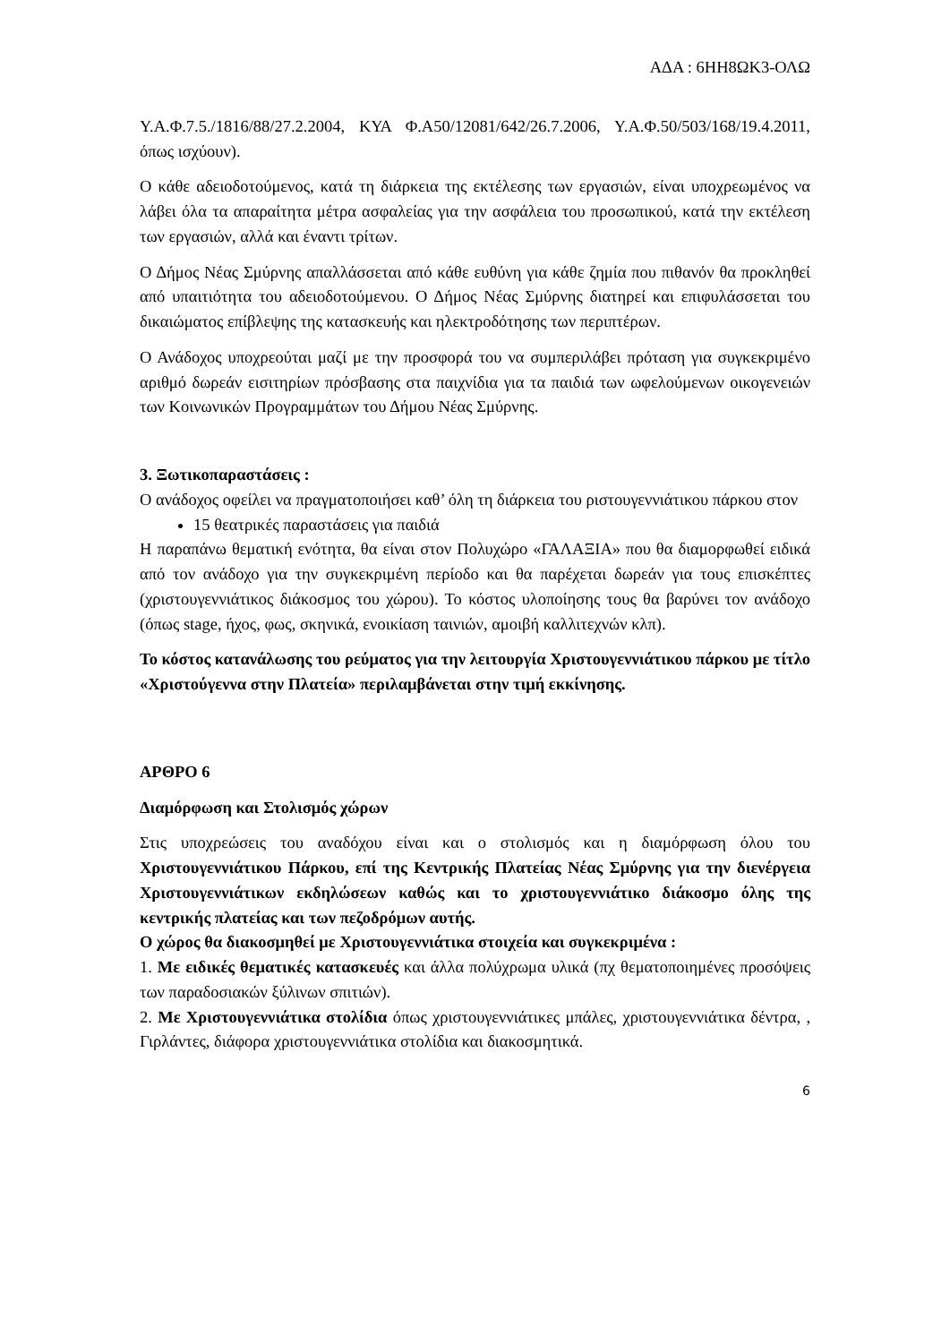ΑΔΑ : 6ΗΗ8ΩΚ3-ΟΛΩ
Υ.Α.Φ.7.5./1816/88/27.2.2004, ΚΥΑ Φ.Α50/12081/642/26.7.2006, Υ.Α.Φ.50/503/168/19.4.2011, όπως ισχύουν).
Ο κάθε αδειοδοτούμενος, κατά τη διάρκεια της εκτέλεσης των εργασιών, είναι υποχρεωμένος να λάβει όλα τα απαραίτητα μέτρα ασφαλείας για την ασφάλεια του προσωπικού, κατά την εκτέλεση των εργασιών, αλλά και έναντι τρίτων.
Ο Δήμος Νέας Σμύρνης απαλλάσσεται από κάθε ευθύνη για κάθε ζημία που πιθανόν θα προκληθεί από υπαιτιότητα του αδειοδοτούμενου. Ο Δήμος Νέας Σμύρνης διατηρεί και επιφυλάσσεται του δικαιώματος επίβλεψης της κατασκευής και ηλεκτροδότησης των περιπτέρων.
Ο Ανάδοχος υποχρεούται μαζί με την προσφορά του να συμπεριλάβει πρόταση για συγκεκριμένο αριθμό δωρεάν εισιτηρίων πρόσβασης στα παιχνίδια για τα παιδιά των ωφελούμενων οικογενειών των Κοινωνικών Προγραμμάτων του Δήμου Νέας Σμύρνης.
3. Ξωτικοπαραστάσεις :
Ο ανάδοχος οφείλει να πραγματοποιήσει καθ’ όλη τη διάρκεια του ριστουγεννιάτικου πάρκου στον
15 θεατρικές παραστάσεις για παιδιά
Η παραπάνω θεματική ενότητα, θα είναι στον Πολυχώρο «ΓΑΛΑΞΙΑ» που θα διαμορφωθεί ειδικά από τον ανάδοχο για την συγκεκριμένη περίοδο και θα παρέχεται δωρεάν για τους επισκέπτες (χριστουγεννιάτικος διάκοσμος του χώρου). Το κόστος υλοποίησης τους θα βαρύνει τον ανάδοχο (όπως stage, ήχος, φως, σκηνικά, ενοικίαση ταινιών, αμοιβή καλλιτεχνών κλπ).
Το κόστος κατανάλωσης του ρεύματος για την λειτουργία Χριστουγεννιάτικου πάρκου με τίτλο «Χριστούγεννα στην Πλατεία» περιλαμβάνεται στην τιμή εκκίνησης.
ΑΡΘΡΟ 6
Διαμόρφωση και Στολισμός χώρων
Στις υποχρεώσεις του αναδόχου είναι και ο στολισμός και η διαμόρφωση όλου του Χριστουγεννιάτικου Πάρκου, επί της Κεντρικής Πλατείας Νέας Σμύρνης για την διενέργεια Χριστουγεννιάτικων εκδηλώσεων καθώς και το χριστουγεννιάτικο διάκοσμο όλης της κεντρικής πλατείας και των πεζοδρόμων αυτής.
Ο χώρος θα διακοσμηθεί με Χριστουγεννιάτικα στοιχεία και συγκεκριμένα :
1. Με ειδικές θεματικές κατασκευές και άλλα πολύχρωμα υλικά (πχ θεματοποιημένες προσόψεις των παραδοσιακών ξύλινων σπιτιών).
2. Με Χριστουγεννιάτικα στολίδια όπως χριστουγεννιάτικες μπάλες, χριστουγεννιάτικα δέντρα, , Γιρλάντες, διάφορα χριστουγεννιάτικα στολίδια και διακοσμητικά.
6